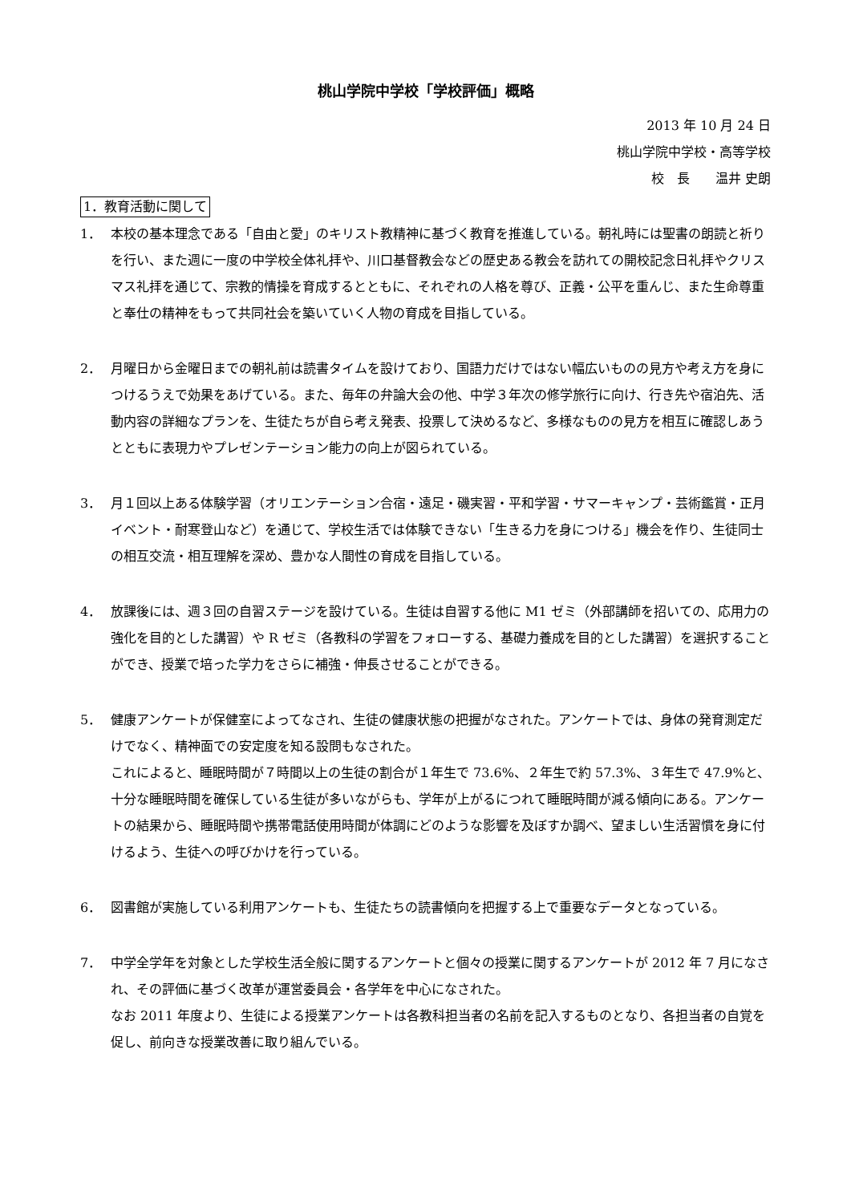桃山学院中学校「学校評価」概略
2013 年 10 月 24 日
桃山学院中学校・高等学校
校　長　　温井 史朗
1．教育活動に関して
1． 本校の基本理念である「自由と愛」のキリスト教精神に基づく教育を推進している。朝礼時には聖書の朗読と祈りを行い、また週に一度の中学校全体礼拝や、川口基督教会などの歴史ある教会を訪れての開校記念日礼拝やクリスマス礼拝を通じて、宗教的情操を育成するとともに、それぞれの人格を尊び、正義・公平を重んじ、また生命尊重と奉仕の精神をもって共同社会を築いていく人物の育成を目指している。
2． 月曜日から金曜日までの朝礼前は読書タイムを設けており、国語力だけではない幅広いものの見方や考え方を身につけるうえで効果をあげている。また、毎年の弁論大会の他、中学３年次の修学旅行に向け、行き先や宿泊先、活動内容の詳細なプランを、生徒たちが自ら考え発表、投票して決めるなど、多様なものの見方を相互に確認しあうとともに表現力やプレゼンテーション能力の向上が図られている。
3． 月１回以上ある体験学習（オリエンテーション合宿・遠足・磯実習・平和学習・サマーキャンプ・芸術鑑賞・正月イベント・耐寒登山など）を通じて、学校生活では体験できない「生きる力を身につける」機会を作り、生徒同士の相互交流・相互理解を深め、豊かな人間性の育成を目指している。
4． 放課後には、週３回の自習ステージを設けている。生徒は自習する他に M1 ゼミ（外部講師を招いての、応用力の強化を目的とした講習）や R ゼミ（各教科の学習をフォローする、基礎力養成を目的とした講習）を選択することができ、授業で培った学力をさらに補強・伸長させることができる。
5． 健康アンケートが保健室によってなされ、生徒の健康状態の把握がなされた。アンケートでは、身体の発育測定だけでなく、精神面での安定度を知る設問もなされた。
これによると、睡眠時間が７時間以上の生徒の割合が１年生で 73.6%、２年生で約 57.3%、３年生で 47.9%と、十分な睡眠時間を確保している生徒が多いながらも、学年が上がるにつれて睡眠時間が減る傾向にある。アンケートの結果から、睡眠時間や携帯電話使用時間が体調にどのような影響を及ぼすか調べ、望ましい生活習慣を身に付けるよう、生徒への呼びかけを行っている。
6． 図書館が実施している利用アンケートも、生徒たちの読書傾向を把握する上で重要なデータとなっている。
7． 中学全学年を対象とした学校生活全般に関するアンケートと個々の授業に関するアンケートが 2012 年 7 月になされ、その評価に基づく改革が運営委員会・各学年を中心になされた。
なお 2011 年度より、生徒による授業アンケートは各教科担当者の名前を記入するものとなり、各担当者の自覚を促し、前向きな授業改善に取り組んでいる。